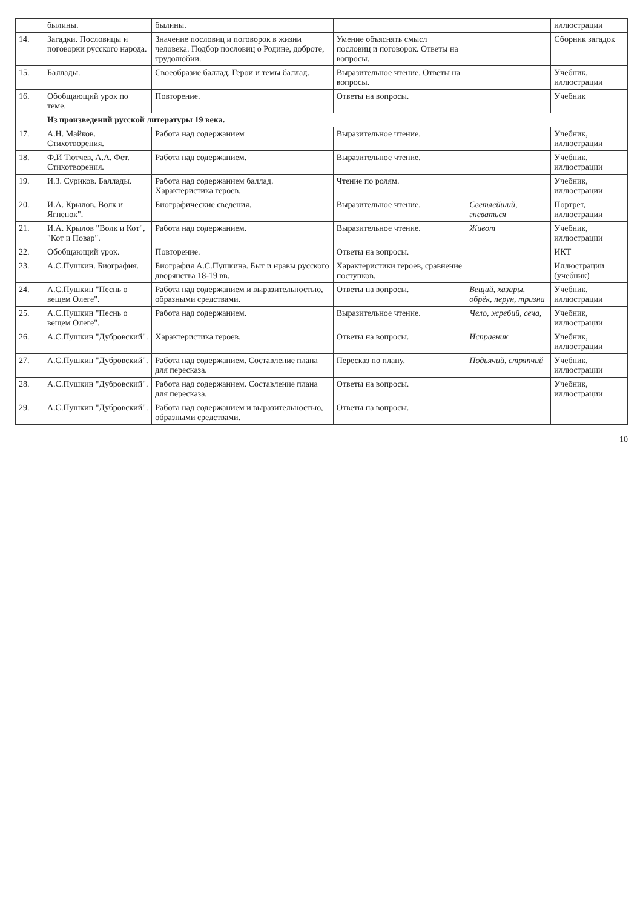| | былины. | былины. | | | иллюстрации | |
| 14. | Загадки. Пословицы и поговорки русского народа. | Значение пословиц и поговорок в жизни человека. Подбор пословиц о Родине, доброте, трудолюбии. | Умение объяснять смысл пословиц и поговорок. Ответы на вопросы. | | Сборник загадок | |
| 15. | Баллады. | Своеобразие баллад. Герои и темы баллад. | Выразительное чтение. Ответы на вопросы. | | Учебник, иллюстрации | |
| 16. | Обобщающий урок по теме. | Повторение. | Ответы на вопросы. | | Учебник | |
| | Из произведений русской литературы 19 века. | | | | | |
| 17. | А.Н. Майков. Стихотворения. | Работа над содержанием | Выразительное чтение. | | Учебник, иллюстрации | |
| 18. | Ф.И Тютчев, А.А. Фет. Стихотворения. | Работа над содержанием. | Выразительное чтение. | | Учебник, иллюстрации | |
| 19. | И.З. Суриков. Баллады. | Работа над содержанием баллад. Характеристика героев. | Чтение по ролям. | | Учебник, иллюстрации | |
| 20. | И.А. Крылов. Волк и Ягненок". | Биографические сведения. | Выразительное чтение. | Светлейший, гневаться | Портрет, иллюстрации | |
| 21. | И.А. Крылов "Волк и Кот", "Кот и Повар". | Работа над содержанием. | Выразительное чтение. | Живот | Учебник, иллюстрации | |
| 22. | Обобщающий урок. | Повторение. | Ответы на вопросы. | | ИКТ | |
| 23. | А.С.Пушкин. Биография. | Биография А.С.Пушкина. Быт и нравы русского дворянства 18-19 вв. | Характеристики героев, сравнение поступков. | | Иллюстрации (учебник) | |
| 24. | А.С.Пушкин "Песнь о вещем Олеге". | Работа над содержанием и выразительностью, образными средствами. | Ответы на вопросы. | Вещий, хазары, обрёк, перун, тризна | Учебник, иллюстрации | |
| 25. | А.С.Пушкин "Песнь о вещем Олеге". | Работа над содержанием. | Выразительное чтение. | Чело, жребий, сеча, | Учебник, иллюстрации | |
| 26. | А.С.Пушкин "Дубровский". | Характеристика героев. | Ответы на вопросы. | Исправник | Учебник, иллюстрации | |
| 27. | А.С.Пушкин "Дубровский". | Работа над содержанием. Составление плана для пересказа. | Пересказ по плану. | Подьячий, стряпчий | Учебник, иллюстрации | |
| 28. | А.С.Пушкин "Дубровский". | Работа над содержанием. Составление плана для пересказа. | Ответы на вопросы. | | Учебник, иллюстрации | |
| 29. | А.С.Пушкин "Дубровский". | Работа над содержанием и выразительностью, образными средствами. | Ответы на вопросы. | | | |
10